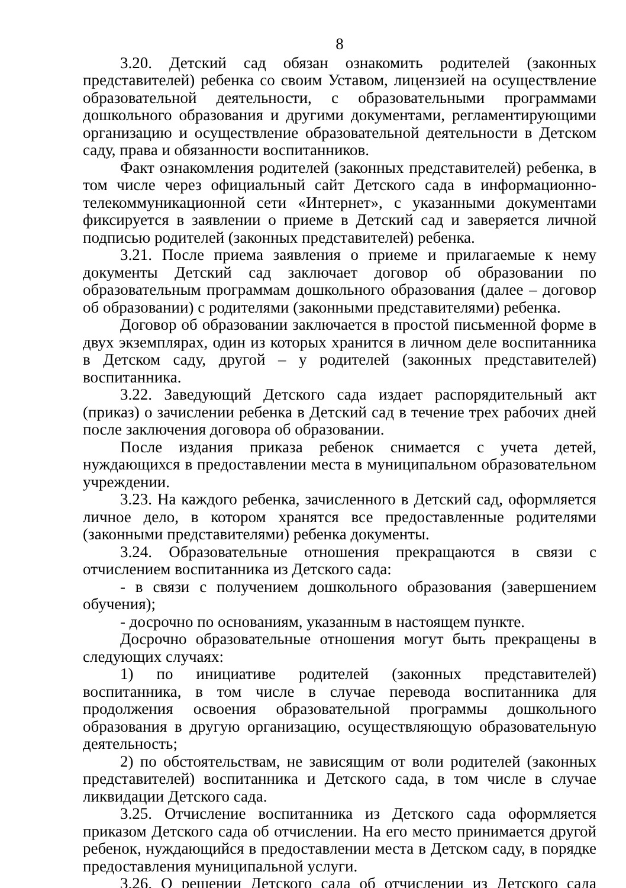8
3.20. Детский сад обязан ознакомить родителей (законных представителей) ребенка со своим Уставом, лицензией на осуществление образовательной деятельности, с образовательными программами дошкольного образования и другими документами, регламентирующими организацию и осуществление образовательной деятельности в Детском саду, права и обязанности воспитанников.
Факт ознакомления родителей (законных представителей) ребенка, в том числе через официальный сайт Детского сада в информационно-телекоммуникационной сети «Интернет», с указанными документами фиксируется в заявлении о приеме в Детский сад и заверяется личной подписью родителей (законных представителей) ребенка.
3.21. После приема заявления о приеме и прилагаемые к нему документы Детский сад заключает договор об образовании по образовательным программам дошкольного образования (далее – договор об образовании) с родителями (законными представителями) ребенка.
Договор об образовании заключается в простой письменной форме в двух экземплярах, один из которых хранится в личном деле воспитанника в Детском саду, другой – у родителей (законных представителей) воспитанника.
3.22. Заведующий Детского сада издает распорядительный акт (приказ) о зачислении ребенка в Детский сад в течение трех рабочих дней после заключения договора об образовании.
После издания приказа ребенок снимается с учета детей, нуждающихся в предоставлении места в муниципальном образовательном учреждении.
3.23. На каждого ребенка, зачисленного в Детский сад, оформляется личное дело, в котором хранятся все предоставленные родителями (законными представителями) ребенка документы.
3.24. Образовательные отношения прекращаются в связи с отчислением воспитанника из Детского сада:
- в связи с получением дошкольного образования (завершением обучения);
- досрочно по основаниям, указанным в настоящем пункте.
Досрочно образовательные отношения могут быть прекращены в следующих случаях:
1) по инициативе родителей (законных представителей) воспитанника, в том числе в случае перевода воспитанника для продолжения освоения образовательной программы дошкольного образования в другую организацию, осуществляющую образовательную деятельность;
2) по обстоятельствам, не зависящим от воли родителей (законных представителей) воспитанника и Детского сада, в том числе в случае ликвидации Детского сада.
3.25. Отчисление воспитанника из Детского сада оформляется приказом Детского сада об отчислении. На его место принимается другой ребенок, нуждающийся в предоставлении места в Детском саду, в порядке предоставления муниципальной услуги.
3.26. О решении Детского сада об отчислении из Детского сада